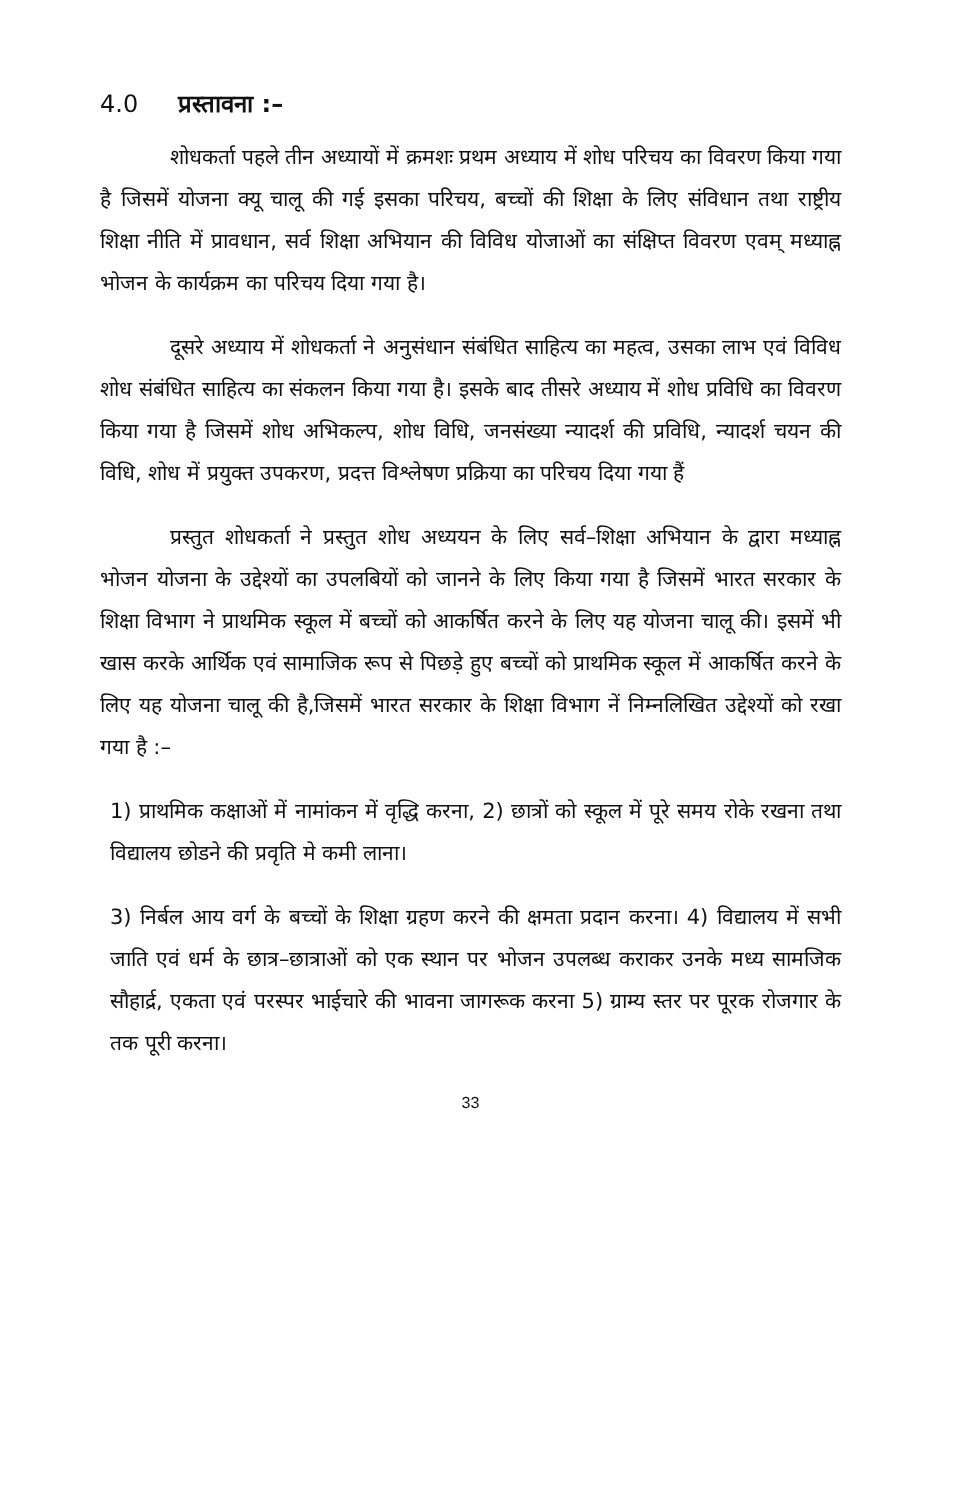4.0 प्रस्तावना :–
शोधकर्ता पहले तीन अध्यायों में क्रमशः प्रथम अध्याय में शोध परिचय का विवरण किया गया है जिसमें योजना क्यू चालू की गई इसका परिचय, बच्चों की शिक्षा के लिए संविधान तथा राष्ट्रीय शिक्षा नीति में प्रावधान, सर्व शिक्षा अभियान की विविध योजाओं का संक्षिप्त विवरण एवम् मध्याह्न भोजन के कार्यक्रम का परिचय दिया गया है।
दूसरे अध्याय में शोधकर्ता ने अनुसंधान संबंधित साहित्य का महत्व, उसका लाभ एवं विविध शोध संबंधित साहित्य का संकलन किया गया है। इसके बाद तीसरे अध्याय में शोध प्रविधि का विवरण किया गया है जिसमें शोध अभिकल्प, शोध विधि, जनसंख्या न्यादर्श की प्रविधि, न्यादर्श चयन की विधि, शोध में प्रयुक्त उपकरण, प्रदत्त विश्लेषण प्रक्रिया का परिचय दिया गया हैं
प्रस्तुत शोधकर्ता ने प्रस्तुत शोध अध्ययन के लिए सर्व–शिक्षा अभियान के द्वारा मध्याह्न भोजन योजना के उद्देश्यों का उपलबियों को जानने के लिए किया गया है जिसमें भारत सरकार के शिक्षा विभाग ने प्राथमिक स्कूल में बच्चों को आकर्षित करने के लिए यह योजना चालू की। इसमें भी खास करके आर्थिक एवं सामाजिक रूप से पिछड़े हुए बच्चों को प्राथमिक स्कूल में आकर्षित करने के लिए यह योजना चालू की है,जिसमें भारत सरकार के शिक्षा विभाग नें निम्नलिखित उद्देश्यों को रखा गया है :–
1) प्राथमिक कक्षाओं में नामांकन में वृद्धि करना, 2) छात्रों को स्कूल में पूरे समय रोके रखना तथा विद्यालय छोडने की प्रवृति मे कमी लाना।
3) निर्बल आय वर्ग के बच्चों के शिक्षा ग्रहण करने की क्षमता प्रदान करना। 4) विद्यालय में सभी जाति एवं धर्म के छात्र–छात्राओं को एक स्थान पर भोजन उपलब्ध कराकर उनके मध्य सामजिक सौहार्द्र, एकता एवं परस्पर भाईचारे की भावना जागरूक करना 5) ग्राम्य स्तर पर पूरक रोजगार के तक पूरी करना।
33